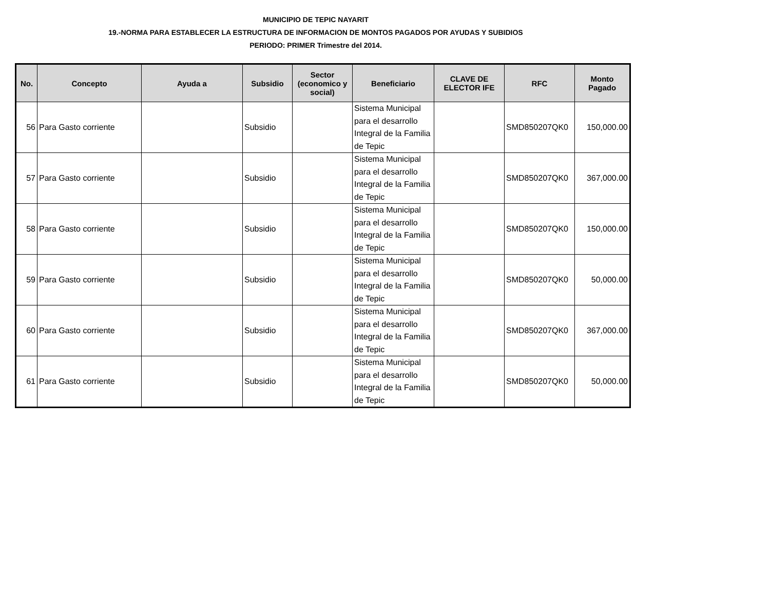MUNICIPIO DE TEPIC NAYARIT
19.-NORMA PARA ESTABLECER LA ESTRUCTURA DE INFORMACION DE MONTOS PAGADOS POR AYUDAS Y SUBIDIOS
PERIODO: PRIMER Trimestre del 2014.
| No. | Concepto | Ayuda a | Subsidio | Sector (economico y social) | Beneficiario | CLAVE DE ELECTOR IFE | RFC | Monto Pagado |
| --- | --- | --- | --- | --- | --- | --- | --- | --- |
| 56 | Para Gasto corriente | | Subsidio | | Sistema Municipal para el desarrollo Integral de la Familia de Tepic | | SMD850207QK0 | 150,000.00 |
| 57 | Para Gasto corriente | | Subsidio | | Sistema Municipal para el desarrollo Integral de la Familia de Tepic | | SMD850207QK0 | 367,000.00 |
| 58 | Para Gasto corriente | | Subsidio | | Sistema Municipal para el desarrollo Integral de la Familia de Tepic | | SMD850207QK0 | 150,000.00 |
| 59 | Para Gasto corriente | | Subsidio | | Sistema Municipal para el desarrollo Integral de la Familia de Tepic | | SMD850207QK0 | 50,000.00 |
| 60 | Para Gasto corriente | | Subsidio | | Sistema Municipal para el desarrollo Integral de la Familia de Tepic | | SMD850207QK0 | 367,000.00 |
| 61 | Para Gasto corriente | | Subsidio | | Sistema Municipal para el desarrollo Integral de la Familia de Tepic | | SMD850207QK0 | 50,000.00 |